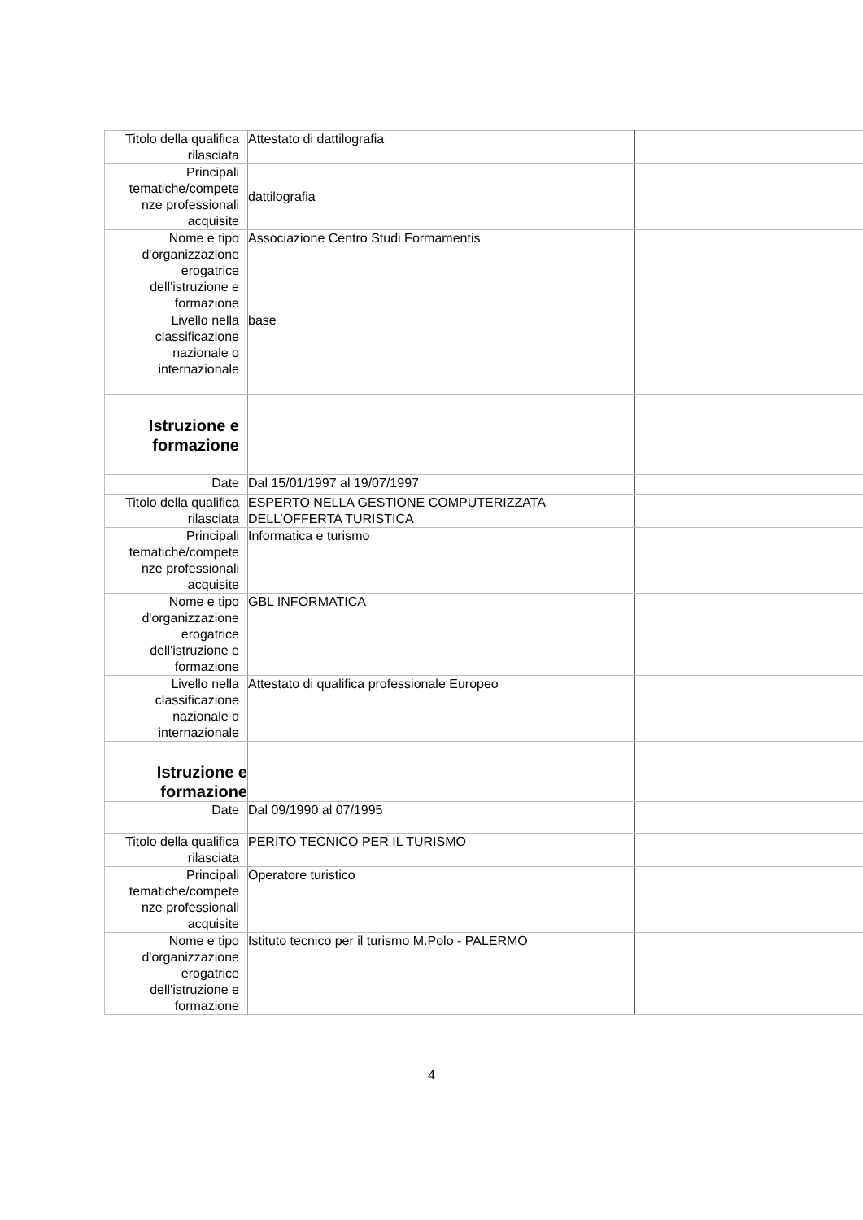| Titolo della qualifica rilasciata | Attestato di dattilografia | |
| Principali tematiche/compete nze professionali acquisite | dattilografia | |
| Nome e tipo d'organizzazione erogatrice dell'istruzione e formazione | Associazione Centro Studi Formamentis | |
| Livello nella classificazione nazionale o internazionale | base | |
| Istruzione e formazione | | |
| Date | Dal 15/01/1997 al 19/07/1997 | |
| Titolo della qualifica rilasciata | ESPERTO NELLA GESTIONE COMPUTERIZZATA DELL’OFFERTA TURISTICA | |
| Principali tematiche/compete nze professionali acquisite | Informatica e turismo | |
| Nome e tipo d'organizzazione erogatrice dell'istruzione e formazione | GBL INFORMATICA | |
| Livello nella classificazione nazionale o internazionale | Attestato di qualifica professionale Europeo | |
| Istruzione e formazione | | |
| Date | Dal 09/1990 al 07/1995 | |
| Titolo della qualifica rilasciata | PERITO TECNICO PER IL TURISMO | |
| Principali tematiche/compete nze professionali acquisite | Operatore turistico | |
| Nome e tipo d'organizzazione erogatrice dell'istruzione e formazione | Istituto tecnico per il turismo M.Polo - PALERMO | |
4